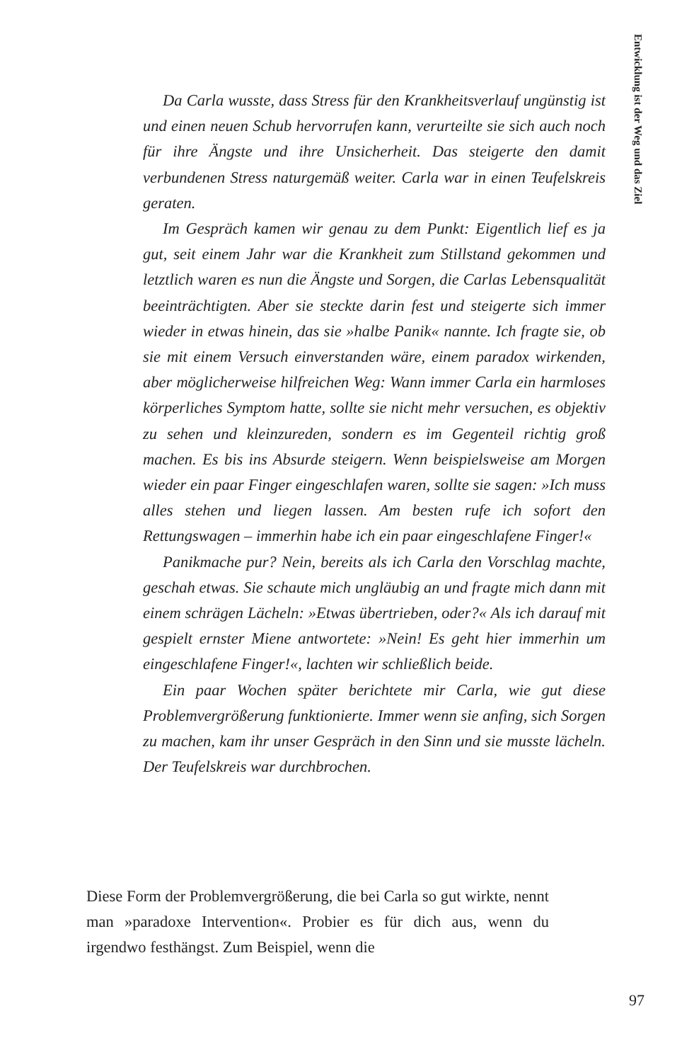Entwicklung ist der Weg und das Ziel
Da Carla wusste, dass Stress für den Krankheitsverlauf ungünstig ist und einen neuen Schub hervorrufen kann, verurteilte sie sich auch noch für ihre Ängste und ihre Unsicherheit. Das steigerte den damit verbundenen Stress naturgemäß weiter. Carla war in einen Teufelskreis geraten.
Im Gespräch kamen wir genau zu dem Punkt: Eigentlich lief es ja gut, seit einem Jahr war die Krankheit zum Stillstand gekommen und letztlich waren es nun die Ängste und Sorgen, die Carlas Lebensqualität beeinträchtigten. Aber sie steckte darin fest und steigerte sich immer wieder in etwas hinein, das sie »halbe Panik« nannte. Ich fragte sie, ob sie mit einem Versuch einverstanden wäre, einem paradox wirkenden, aber möglicherweise hilfreichen Weg: Wann immer Carla ein harmloses körperliches Symptom hatte, sollte sie nicht mehr versuchen, es objektiv zu sehen und kleinzureden, sondern es im Gegenteil richtig groß machen. Es bis ins Absurde steigern. Wenn beispielsweise am Morgen wieder ein paar Finger eingeschlafen waren, sollte sie sagen: »Ich muss alles stehen und liegen lassen. Am besten rufe ich sofort den Rettungswagen – immerhin habe ich ein paar eingeschlafene Finger!«
Panikmache pur? Nein, bereits als ich Carla den Vorschlag machte, geschah etwas. Sie schaute mich ungläubig an und fragte mich dann mit einem schrägen Lächeln: »Etwas übertrieben, oder?« Als ich darauf mit gespielt ernster Miene antwortete: »Nein! Es geht hier immerhin um eingeschlafene Finger!«, lachten wir schließlich beide.
Ein paar Wochen später berichtete mir Carla, wie gut diese Problemvergrößerung funktionierte. Immer wenn sie anfing, sich Sorgen zu machen, kam ihr unser Gespräch in den Sinn und sie musste lächeln. Der Teufelskreis war durchbrochen.
Diese Form der Problemvergrößerung, die bei Carla so gut wirkte, nennt man »paradoxe Intervention«. Probier es für dich aus, wenn du irgendwo festhängst. Zum Beispiel, wenn die
97